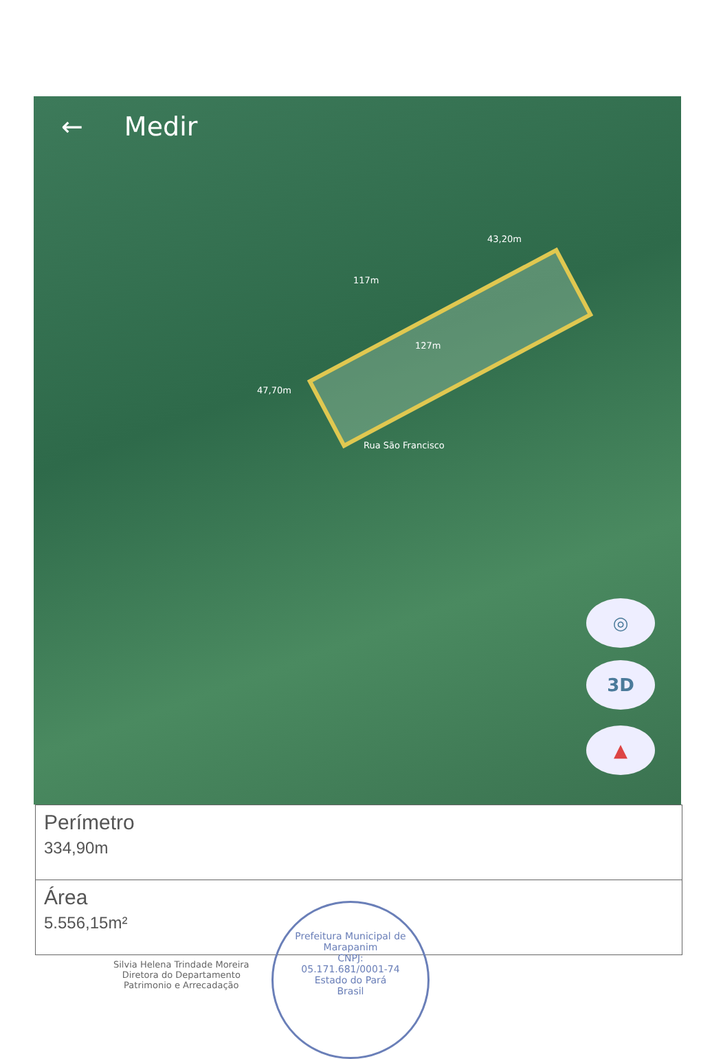← Medir
43,20m
117m
127m
47,70m
Rua São Francisco
◎
3D
▲
Perímetro
334,90m
Área
5.556,15m²
Silvia Helena Trindade Moreira
Diretora do Departamento
Patrimonio e Arrecadação
Prefeitura Municipal de Marapanim
CNPJ:
05.171.681/0001-74
Estado do Pará
Brasil